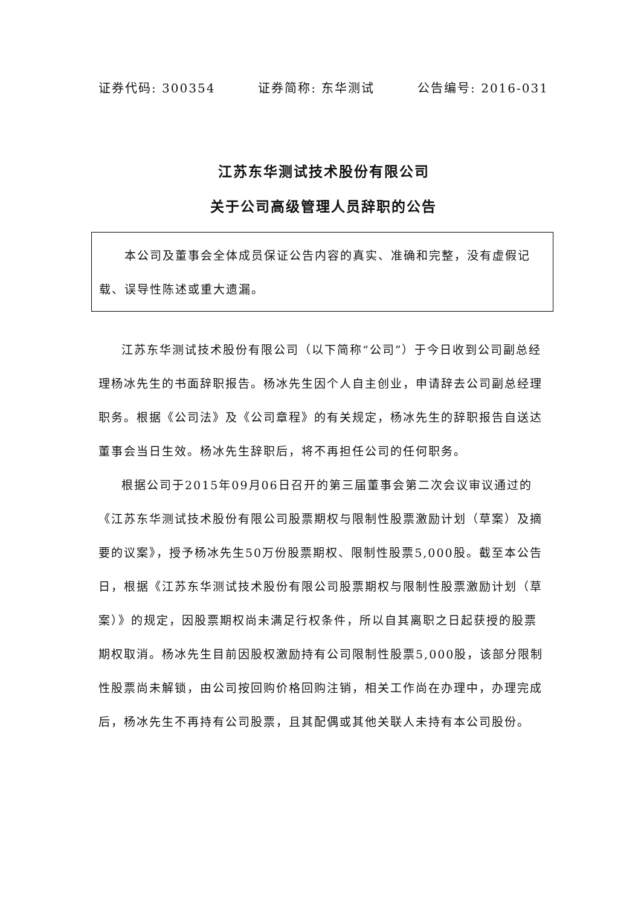证券代码: 300354 证券简称: 东华测试 公告编号: 2016-031
江苏东华测试技术股份有限公司
关于公司高级管理人员辞职的公告
　　本公司及董事会全体成员保证公告内容的真实、准确和完整，没有虚假记载、误导性陈述或重大遗漏。
江苏东华测试技术股份有限公司（以下简称“公司”）于今日收到公司副总经理杨冰先生的书面辞职报告。杨冰先生因个人自主创业，申请辞去公司副总经理职务。根据《公司法》及《公司章程》的有关规定，杨冰先生的辞职报告自送达董事会当日生效。杨冰先生辞职后，将不再担任公司的任何职务。
根据公司于2015年09月06日召开的第三届董事会第二次会议审议通过的《江苏东华测试技术股份有限公司股票期权与限制性股票激励计划（草案）及摘要的议案》，授予杨冰先生50万份股票期权、限制性股票5,000股。截至本公告日，根据《江苏东华测试技术股份有限公司股票期权与限制性股票激励计划（草案）》的规定，因股票期权尚未满足行权条件，所以自其离职之日起获授的股票期权取消。杨冰先生目前因股权激励持有公司限制性股票5,000股，该部分限制性股票尚未解锁，由公司按回购价格回购注销，相关工作尚在办理中，办理完成后，杨冰先生不再持有公司股票，且其配偶或其他关联人未持有本公司股份。